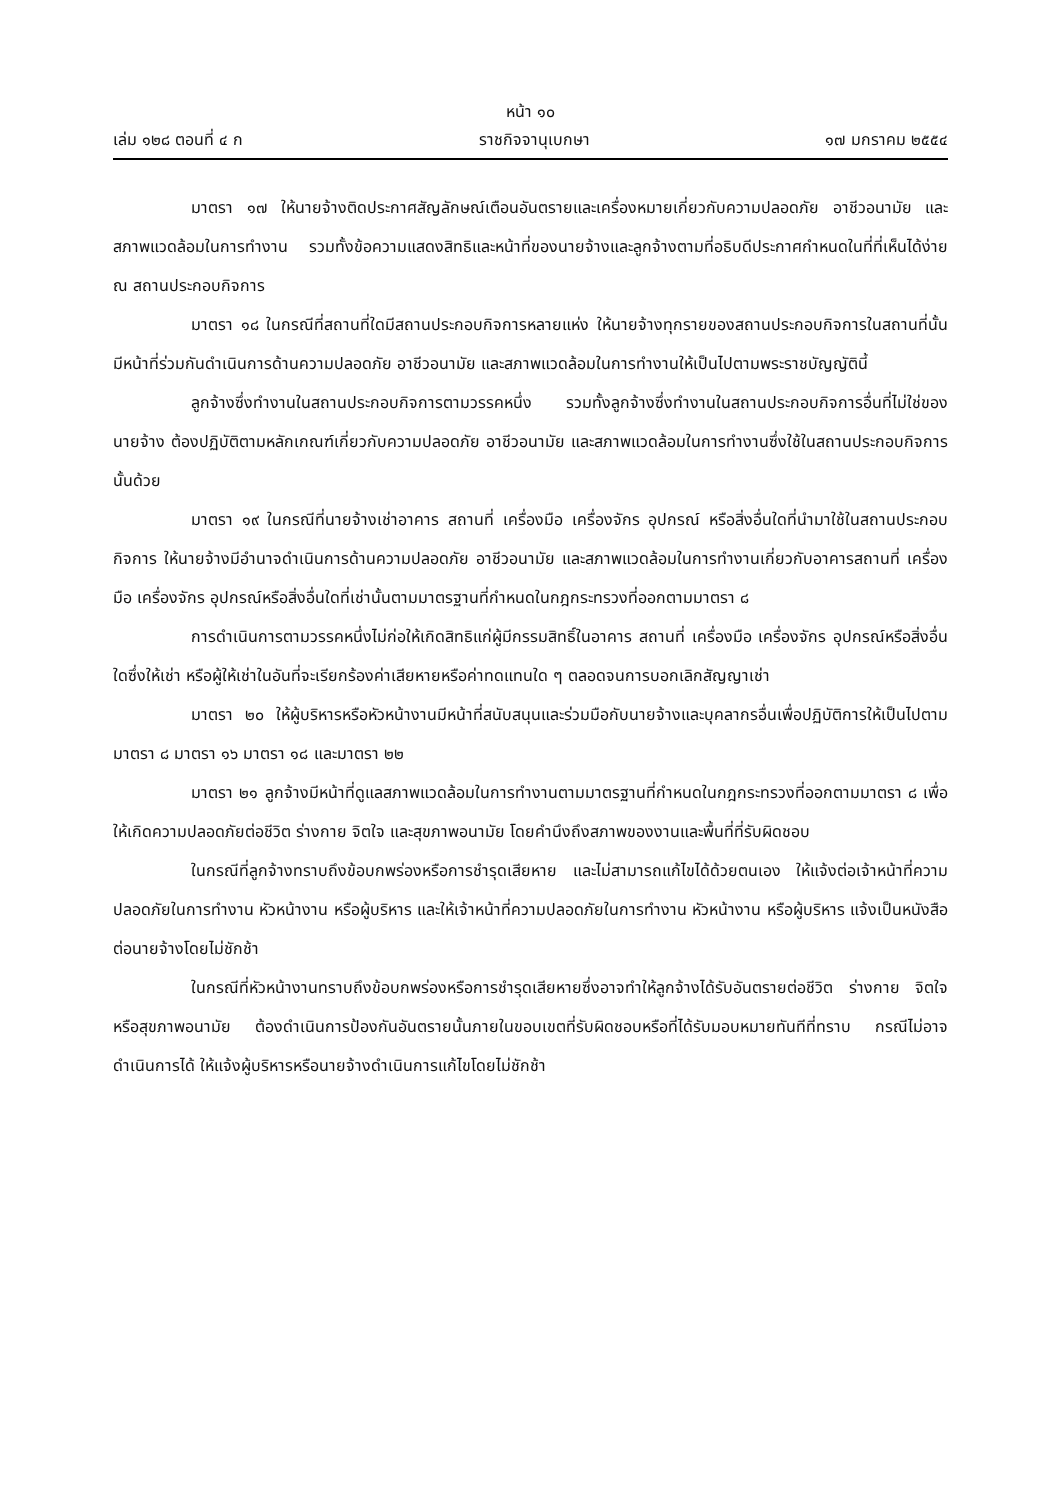หน้า ๑๐
เล่ม ๑๒๘ ตอนที่ ๔ ก ราชกิจจานุเบกษา ๑๗ มกราคม ๒๕๕๔
มาตรา ๑๗ ให้นายจ้างติดประกาศสัญลักษณ์เตือนอันตรายและเครื่องหมายเกี่ยวกับความปลอดภัย อาชีวอนามัย และสภาพแวดล้อมในการทำงาน รวมทั้งข้อความแสดงสิทธิและหน้าที่ของนายจ้างและลูกจ้างตามที่อธิบดีประกาศกำหนดในที่ที่เห็นได้ง่าย ณ สถานประกอบกิจการ
มาตรา ๑๘ ในกรณีที่สถานที่ใดมีสถานประกอบกิจการหลายแห่ง ให้นายจ้างทุกรายของสถานประกอบกิจการในสถานที่นั้น มีหน้าที่ร่วมกันดำเนินการด้านความปลอดภัย อาชีวอนามัย และสภาพแวดล้อมในการทำงานให้เป็นไปตามพระราชบัญญัตินี้
ลูกจ้างซึ่งทำงานในสถานประกอบกิจการตามวรรคหนึ่ง รวมทั้งลูกจ้างซึ่งทำงานในสถานประกอบกิจการอื่นที่ไม่ใช่ของนายจ้าง ต้องปฏิบัติตามหลักเกณฑ์เกี่ยวกับความปลอดภัย อาชีวอนามัย และสภาพแวดล้อมในการทำงานซึ่งใช้ในสถานประกอบกิจการนั้นด้วย
มาตรา ๑๙ ในกรณีที่นายจ้างเช่าอาคาร สถานที่ เครื่องมือ เครื่องจักร อุปกรณ์ หรือสิ่งอื่นใดที่นำมาใช้ในสถานประกอบกิจการ ให้นายจ้างมีอำนาจดำเนินการด้านความปลอดภัย อาชีวอนามัย และสภาพแวดล้อมในการทำงานเกี่ยวกับอาคารสถานที่ เครื่องมือ เครื่องจักร อุปกรณ์หรือสิ่งอื่นใดที่เช่านั้นตามมาตรฐานที่กำหนดในกฎกระทรวงที่ออกตามมาตรา ๘
การดำเนินการตามวรรคหนึ่งไม่ก่อให้เกิดสิทธิแก่ผู้มีกรรมสิทธิ์ในอาคาร สถานที่ เครื่องมือ เครื่องจักร อุปกรณ์หรือสิ่งอื่นใดซึ่งให้เช่า หรือผู้ให้เช่าในอันที่จะเรียกร้องค่าเสียหายหรือค่าทดแทนใด ๆ ตลอดจนการบอกเลิกสัญญาเช่า
มาตรา ๒๐ ให้ผู้บริหารหรือหัวหน้างานมีหน้าที่สนับสนุนและร่วมมือกับนายจ้างและบุคลากรอื่นเพื่อปฏิบัติการให้เป็นไปตามมาตรา ๘ มาตรา ๑๖ มาตรา ๑๘ และมาตรา ๒๒
มาตรา ๒๑ ลูกจ้างมีหน้าที่ดูแลสภาพแวดล้อมในการทำงานตามมาตรฐานที่กำหนดในกฎกระทรวงที่ออกตามมาตรา ๘ เพื่อให้เกิดความปลอดภัยต่อชีวิต ร่างกาย จิตใจ และสุขภาพอนามัย โดยคำนึงถึงสภาพของงานและพื้นที่ที่รับผิดชอบ
ในกรณีที่ลูกจ้างทราบถึงข้อบกพร่องหรือการชำรุดเสียหาย และไม่สามารถแก้ไขได้ด้วยตนเอง ให้แจ้งต่อเจ้าหน้าที่ความปลอดภัยในการทำงาน หัวหน้างาน หรือผู้บริหาร และให้เจ้าหน้าที่ความปลอดภัยในการทำงาน หัวหน้างาน หรือผู้บริหาร แจ้งเป็นหนังสือต่อนายจ้างโดยไม่ชักช้า
ในกรณีที่หัวหน้างานทราบถึงข้อบกพร่องหรือการชำรุดเสียหายซึ่งอาจทำให้ลูกจ้างได้รับอันตรายต่อชีวิต ร่างกาย จิตใจ หรือสุขภาพอนามัย ต้องดำเนินการป้องกันอันตรายนั้นภายในขอบเขตที่รับผิดชอบหรือที่ได้รับมอบหมายทันทีที่ทราบ กรณีไม่อาจดำเนินการได้ ให้แจ้งผู้บริหารหรือนายจ้างดำเนินการแก้ไขโดยไม่ชักช้า